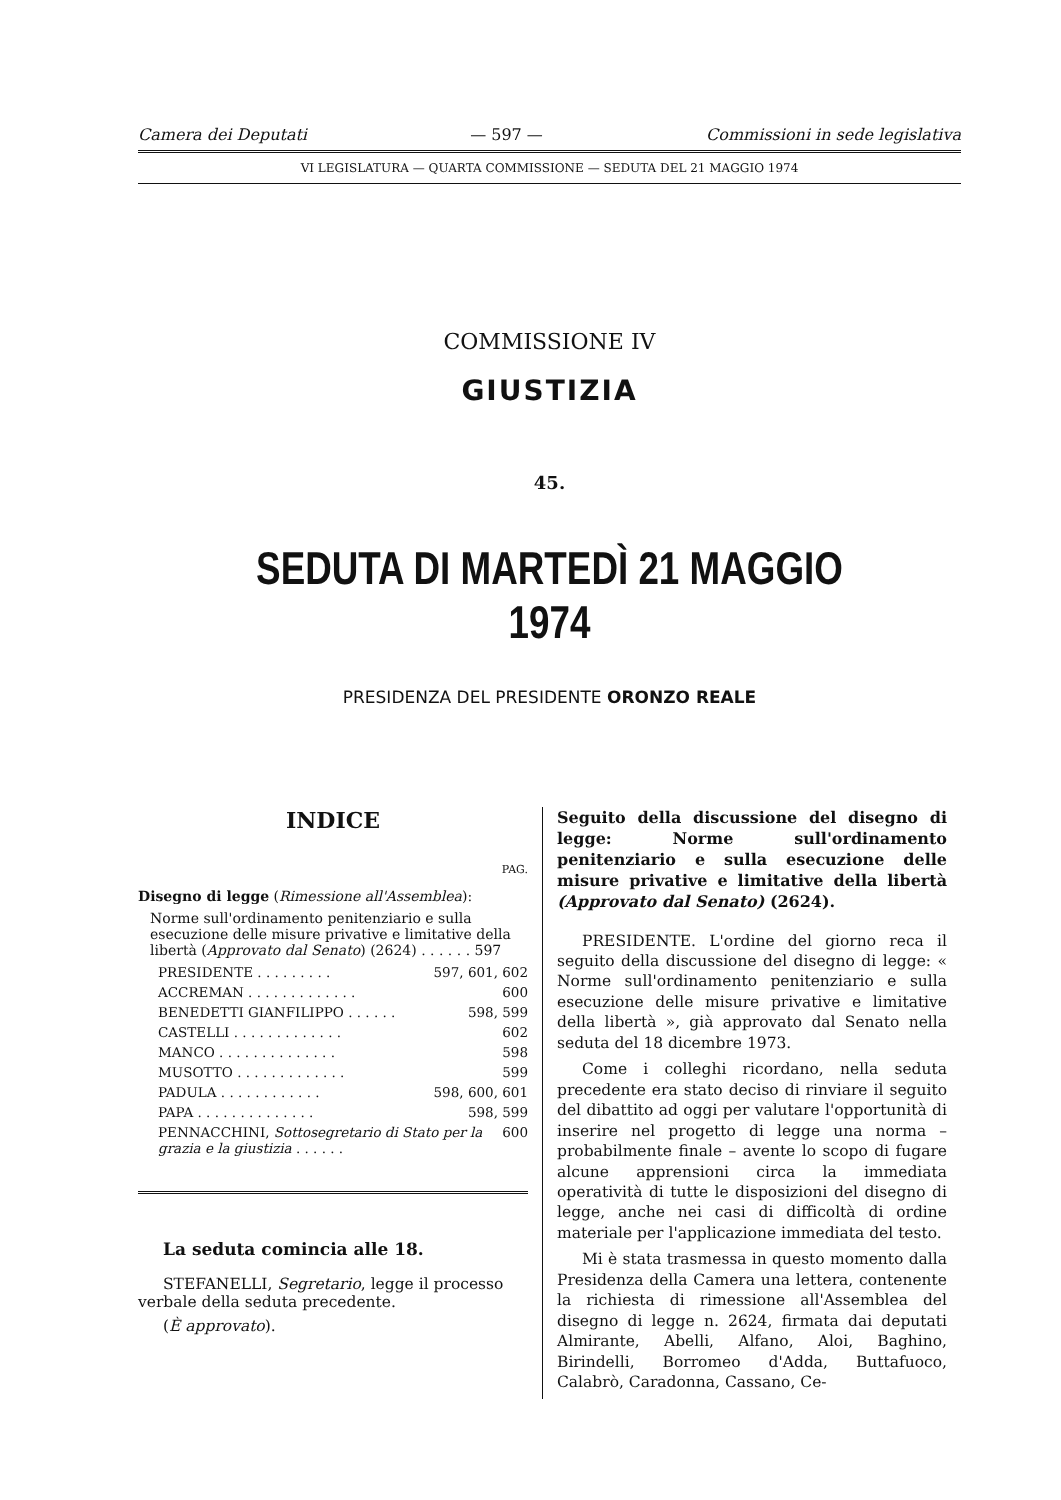Camera dei Deputati — 597 — Commissioni in sede legislativa
VI LEGISLATURA — QUARTA COMMISSIONE — SEDUTA DEL 21 MAGGIO 1974
COMMISSIONE IV
GIUSTIZIA
45.
SEDUTA DI MARTEDÌ 21 MAGGIO 1974
PRESIDENZA DEL PRESIDENTE ORONZO REALE
INDICE
PAG.
Disegno di legge (Rimessione all'Assemblea):
Norme sull'ordinamento penitenziario e sulla esecuzione delle misure privative e limitative della libertà (Approvato dal Senato) (2624) . . . . . . 597
PRESIDENTE . . . . . . . . . 597, 601, 602
ACCREMAN . . . . . . . . . . . . . 600
BENEDETTI GIANFILIPPO . . . . . . 598, 599
CASTELLI . . . . . . . . . . . . . 602
MANCO . . . . . . . . . . . . . . 598
MUSOTTO . . . . . . . . . . . . . 599
PADULA . . . . . . . . . . . . 598, 600, 601
PAPA . . . . . . . . . . . . . . 598, 599
PENNACCHINI, Sottosegretario di Stato per la grazia e la giustizia . . . . . . 600
La seduta comincia alle 18.
STEFANELLI, Segretario, legge il processo verbale della seduta precedente.
(È approvato).
Seguito della discussione del disegno di legge: Norme sull'ordinamento penitenziario e sulla esecuzione delle misure privative e limitative della libertà (Approvato dal Senato) (2624).
PRESIDENTE. L'ordine del giorno reca il seguito della discussione del disegno di legge: « Norme sull'ordinamento penitenziario e sulla esecuzione delle misure privative e limitative della libertà », già approvato dal Senato nella seduta del 18 dicembre 1973.
Come i colleghi ricordano, nella seduta precedente era stato deciso di rinviare il seguito del dibattito ad oggi per valutare l'opportunità di inserire nel progetto di legge una norma – probabilmente finale – avente lo scopo di fugare alcune apprensioni circa la immediata operatività di tutte le disposizioni del disegno di legge, anche nei casi di difficoltà di ordine materiale per l'applicazione immediata del testo.
Mi è stata trasmessa in questo momento dalla Presidenza della Camera una lettera, contenente la richiesta di rimessione all'Assemblea del disegno di legge n. 2624, firmata dai deputati Almirante, Abelli, Alfano, Aloi, Baghino, Birindelli, Borromeo d'Adda, Buttafuoco, Calabrò, Caradonna, Cassano, Ce-